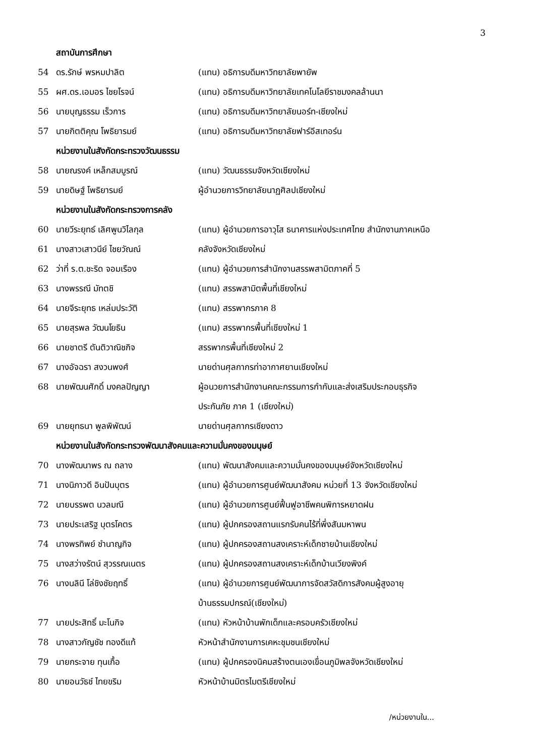3
สถาบันการศึกษา
| 54 | ดร.รักษ์ พรหมปาลิต | (แทน) อธิการบดีมหาวิทยาลัยพายัพ |
| 55 | ผศ.ดร.เอมอร ไชยโรจน์ | (แทน) อธิการบดีมหาวิทยาลัยเทคโนโลยีราชมงคลล้านนา |
| 56 | นายบุญธรรม เร็วการ | (แทน) อธิการบดีมหาวิทยาลัยนอร์ท-เชียงใหม่ |
| 57 | นายกิตติคุณ โพธิยารมย์ | (แทน) อธิการบดีมหาวิทยาลัยฟาร์อีสเทอร์น |
หน่วยงานในสังกัดกระทรวงวัฒนธรรม
| 58 | นายณรงค์ เหล็กสมบูรณ์ | (แทน) วัฒนธรรมจังหวัดเชียงใหม่ |
| 59 | นายดิษฐ์ โพธิยารมย์ | ผู้อำนวยการวิทยาลัยนาฏศิลปเชียงใหม่ |
หน่วยงานในสังกัดกระทรวงการคลัง
| 60 | นายวีระยุทธ์ เลิศพูนวิไลกุล | (แทน) ผู้อำนวยการอาวุโส ธนาคารแห่งประเทศไทย สำนักงานภาคเหนือ |
| 61 | นางสาวเสาวนีย์ ไชยวัณณ์ | คลังจังหวัดเชียงใหม่ |
| 62 | ว่าที่ ร.ต.ชะริด จอมเรือง | (แทน) ผู้อำนวยการสำนักงานสรรพสามิตภาคที่ 5 |
| 63 | นางพรรณี มัทตชิ | (แทน) สรรพสามิตพื้นที่เชียงใหม่ |
| 64 | นายจีระยุทธ เหล่มประวัติ | (แทน) สรรพากรภาค 8 |
| 65 | นายสุรพล วัฒนโยธิน | (แทน) สรรพากรพื้นที่เชียงใหม่ 1 |
| 66 | นายชาตรี ตันติวาณิชกิจ | สรรพากรพื้นที่เชียงใหม่ 2 |
| 67 | นางอัจฉรา สงวนพงศ์ | นายด่านศุลกากรท่าอากาศยานเชียงใหม่ |
| 68 | นายพัฒนศักดิ์ มงคลปัญญา | ผู้อนวยการสำนักงานคณะกรรมการกำกับและส่งเสริมประกอบธุรกิจ ประกันภัย ภาค 1 (เชียงใหม่) |
| 69 | นายยุทธนา พูลพิพัฒน์ | นายด่านศุลกากรเชียงดาว |
หน่วยงานในสังกัดกระทรวงพัฒนาสังคมและความมั่นคงของมนุษย์
| 70 | นางพัฒนาพร ณ ถลาง | (แทน) พัฒนาสังคมและความมั่นคงของมนุษย์จังหวัดเชียงใหม่ |
| 71 | นางนิภาวดี อินปันบุตร | (แทน) ผู้อำนวยการศูนย์พัฒนาสังคม หน่วยที่ 13 จังหวัดเชียงใหม่ |
| 72 | นายบรรพต นวลมณี | (แทน) ผู้อำนวยการศูนย์ฟื้นฟูอาชีพคนพิการหยาดฝน |
| 73 | นายประเสริฐ บุตรโคตร | (แทน) ผู้ปกครองสถานแรกรับคนไร้ที่พึ่งสันมหาพน |
| 74 | นางพรทิพย์ ชำนาญกิจ | (แทน) ผู้ปกครองสถานสงเคราะห์เด็กชายบ้านเชียงใหม่ |
| 75 | นางสว่างรัตน์ สุวรรณเนตร | (แทน) ผู้ปกครองสถานสงเคราะห์เด็กบ้านเวียงพิงค์ |
| 76 | นางนลินี โล่ชิงชัยฤทธิ์ | (แทน) ผู้อำนวยการศูนย์พัฒนาการจัดสวัสดิการสังคมผู้สูงอายุ บ้านธรรมปกรณ์(เชียงใหม่) |
| 77 | นายประสิทธิ์ มะโนกิจ | (แทน) หัวหน้าบ้านพักเด็กและครอบครัวเชียงใหม่ |
| 78 | นางสาวกัญชัช ทองดีแท้ | หัวหน้าสำนักงานการเคหะชุมชนเชียงใหม่ |
| 79 | นายกระจาย ทุนเกื้อ | (แทน) ผู้ปกครองนิคมสร้างตนเองเขื่อนภูมิพลจังหวัดเชียงใหม่ |
| 80 | นายอนวัธช์ ไทยขริม | หัวหน้าบ้านมิตรไมตรีเชียงใหม่ |
/หน่วยงานใน...